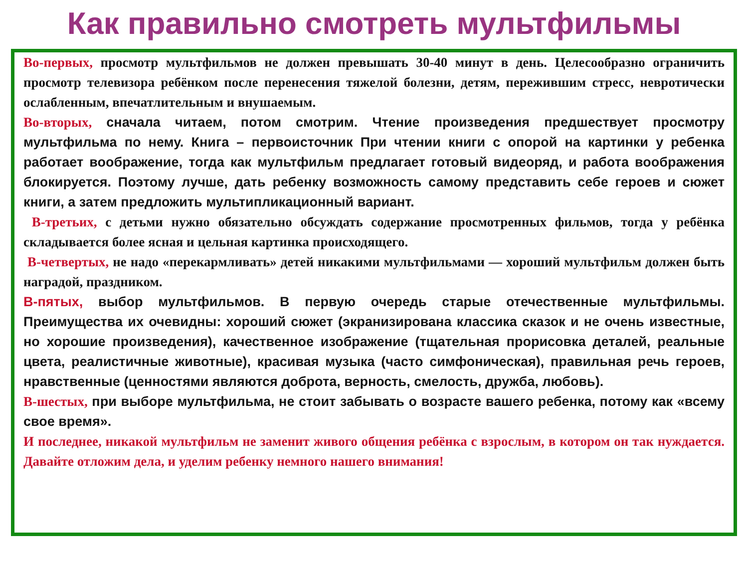Как правильно смотреть мультфильмы
Во-первых, просмотр мультфильмов не должен превышать 30-40 минут в день. Целесообразно ограничить просмотр телевизора ребёнком после перенесения тяжелой болезни, детям, пережившим стресс, невротически ослабленным, впечатлительным и внушаемым.
Во-вторых, сначала читаем, потом смотрим. Чтение произведения предшествует просмотру мультфильма по нему. Книга – первоисточник При чтении книги с опорой на картинки у ребенка работает воображение, тогда как мультфильм предлагает готовый видеоряд, и работа воображения блокируется. Поэтому лучше, дать ребенку возможность самому представить себе героев и сюжет книги, а затем предложить мультипликационный вариант.
В-третьих, с детьми нужно обязательно обсуждать содержание просмотренных фильмов, тогда у ребёнка складывается более ясная и цельная картинка происходящего.
В-четвертых, не надо «перекармливать» детей никакими мультфильмами — хороший мультфильм должен быть наградой, праздником.
В-пятых, выбор мультфильмов. В первую очередь старые отечественные мультфильмы. Преимущества их очевидны: хороший сюжет (экранизирована классика сказок и не очень известные, но хорошие произведения), качественное изображение (тщательная прорисовка деталей, реальные цвета, реалистичные животные), красивая музыка (часто симфоническая), правильная речь героев, нравственные (ценностями являются доброта, верность, смелость, дружба, любовь).
В-шестых, при выборе мультфильма, не стоит забывать о возрасте вашего ребенка, потому как «всему свое время».
И последнее, никакой мультфильм не заменит живого общения ребёнка с взрослым, в котором он так нуждается. Давайте отложим дела, и уделим ребенку немного нашего внимания!